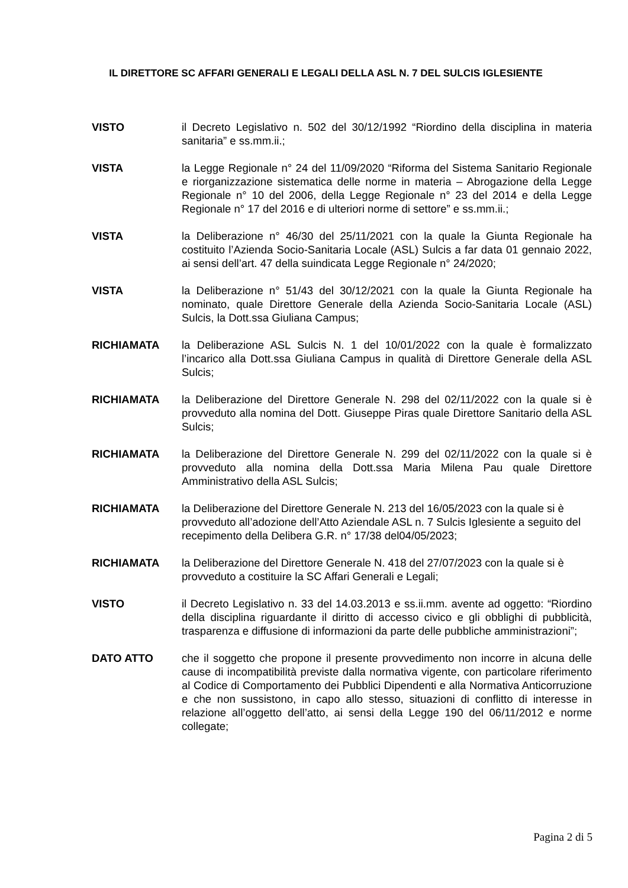IL DIRETTORE SC AFFARI GENERALI E LEGALI DELLA ASL N. 7 DEL SULCIS IGLESIENTE
VISTO il Decreto Legislativo n. 502 del 30/12/1992 “Riordino della disciplina in materia sanitaria” e ss.mm.ii.;
VISTA la Legge Regionale n° 24 del 11/09/2020 “Riforma del Sistema Sanitario Regionale e riorganizzazione sistematica delle norme in materia – Abrogazione della Legge Regionale n° 10 del 2006, della Legge Regionale n° 23 del 2014 e della Legge Regionale n° 17 del 2016 e di ulteriori norme di settore” e ss.mm.ii.;
VISTA la Deliberazione n° 46/30 del 25/11/2021 con la quale la Giunta Regionale ha costituito l’Azienda Socio-Sanitaria Locale (ASL) Sulcis a far data 01 gennaio 2022, ai sensi dell’art. 47 della suindicata Legge Regionale n° 24/2020;
VISTA la Deliberazione n° 51/43 del 30/12/2021 con la quale la Giunta Regionale ha nominato, quale Direttore Generale della Azienda Socio-Sanitaria Locale (ASL) Sulcis, la Dott.ssa Giuliana Campus;
RICHIAMATA la Deliberazione ASL Sulcis N. 1 del 10/01/2022 con la quale è formalizzato l’incarico alla Dott.ssa Giuliana Campus in qualità di Direttore Generale della ASL Sulcis;
RICHIAMATA la Deliberazione del Direttore Generale N. 298 del 02/11/2022 con la quale si è provveduto alla nomina del Dott. Giuseppe Piras quale Direttore Sanitario della ASL Sulcis;
RICHIAMATA la Deliberazione del Direttore Generale N. 299 del 02/11/2022 con la quale si è provveduto alla nomina della Dott.ssa Maria Milena Pau quale Direttore Amministrativo della ASL Sulcis;
RICHIAMATA la Deliberazione del Direttore Generale N. 213 del 16/05/2023 con la quale si è provveduto all’adozione dell’Atto Aziendale ASL n. 7 Sulcis Iglesiente a seguito del recepimento della Delibera G.R. n° 17/38 del04/05/2023;
RICHIAMATA la Deliberazione del Direttore Generale N. 418 del 27/07/2023 con la quale si è provveduto a costituire la SC Affari Generali e Legali;
VISTO il Decreto Legislativo n. 33 del 14.03.2013 e ss.ii.mm. avente ad oggetto: “Riordino della disciplina riguardante il diritto di accesso civico e gli obblighi di pubblicità, trasparenza e diffusione di informazioni da parte delle pubbliche amministrazioni”;
DATO ATTO che il soggetto che propone il presente provvedimento non incorre in alcuna delle cause di incompatibilità previste dalla normativa vigente, con particolare riferimento al Codice di Comportamento dei Pubblici Dipendenti e alla Normativa Anticorruzione e che non sussistono, in capo allo stesso, situazioni di conflitto di interesse in relazione all’oggetto dell’atto, ai sensi della Legge 190 del 06/11/2012 e norme collegate;
Pagina 2 di 5